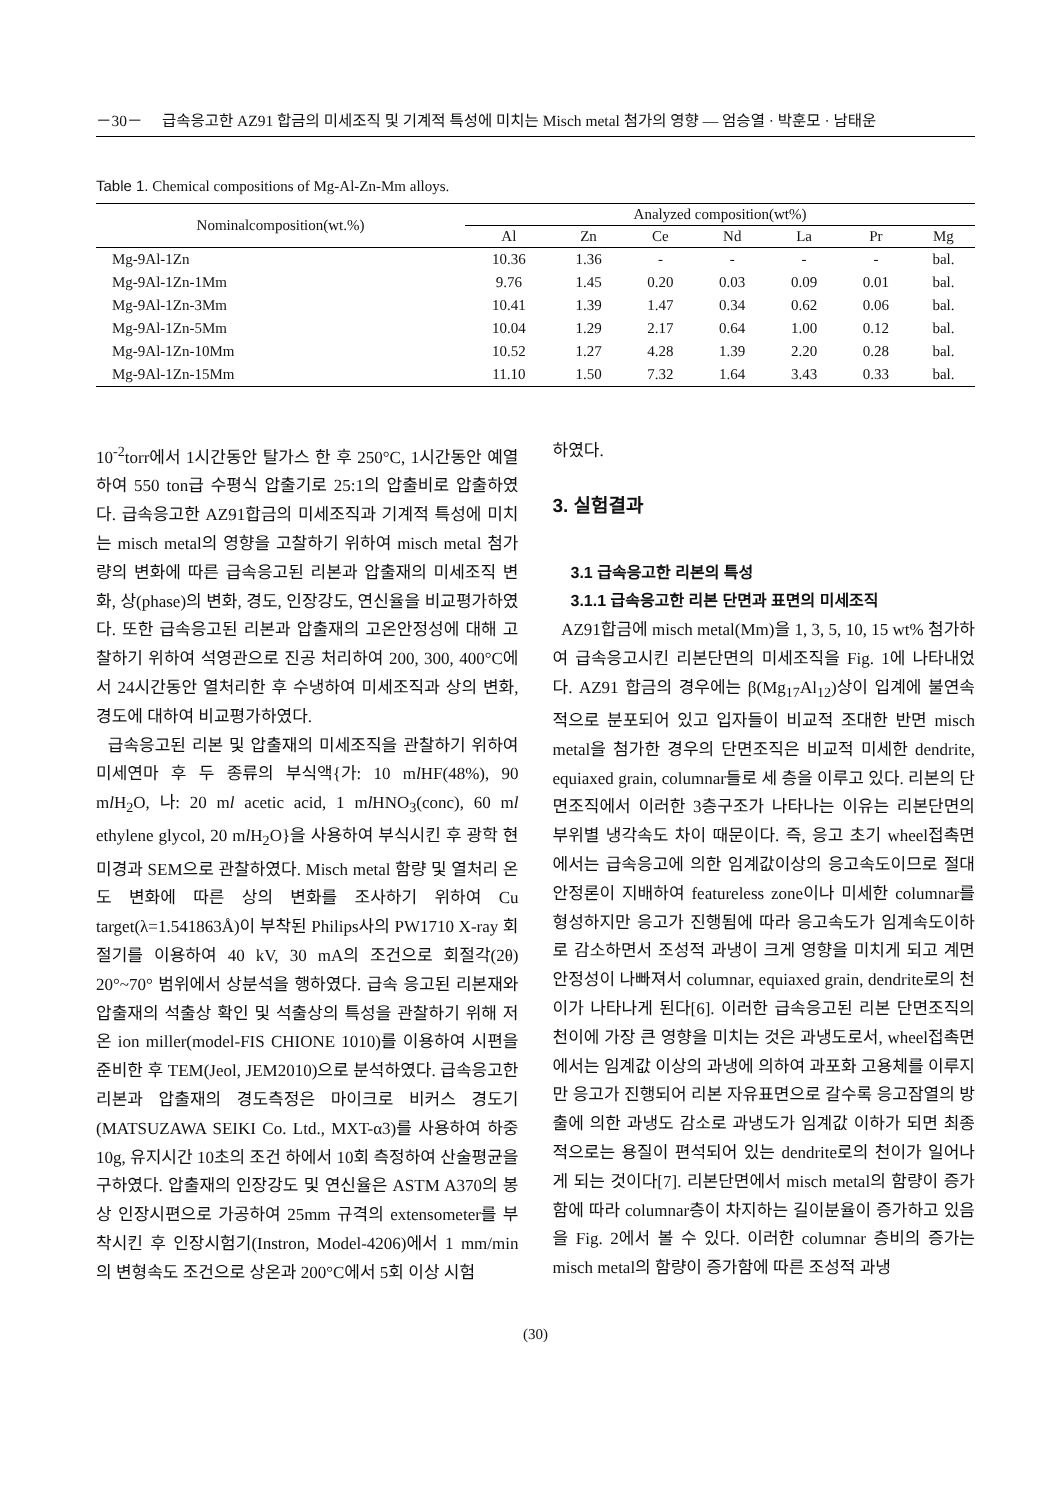－30－ 급속응고한 AZ91 합금의 미세조직 및 기계적 특성에 미치는 Misch metal 첨가의 영향 — 엄승열 · 박훈모 · 남태운
Table 1. Chemical compositions of Mg-Al-Zn-Mm alloys.
| Nominalcomposition(wt.%) | Analyzed composition(wt%) | | | | | | |
| --- | --- | --- | --- | --- | --- | --- | --- |
| | Al | Zn | Ce | Nd | La | Pr | Mg |
| Mg-9Al-1Zn | 10.36 | 1.36 | - | - | - | - | bal. |
| Mg-9Al-1Zn-1Mm | 9.76 | 1.45 | 0.20 | 0.03 | 0.09 | 0.01 | bal. |
| Mg-9Al-1Zn-3Mm | 10.41 | 1.39 | 1.47 | 0.34 | 0.62 | 0.06 | bal. |
| Mg-9Al-1Zn-5Mm | 10.04 | 1.29 | 2.17 | 0.64 | 1.00 | 0.12 | bal. |
| Mg-9Al-1Zn-10Mm | 10.52 | 1.27 | 4.28 | 1.39 | 2.20 | 0.28 | bal. |
| Mg-9Al-1Zn-15Mm | 11.10 | 1.50 | 7.32 | 1.64 | 3.43 | 0.33 | bal. |
10<sup>-2</sup>torr에서 1시간동안 탈가스 한 후 250°C, 1시간동안 예열하여 550 ton급 수평식 압출기로 25:1의 압출비로 압출하였다. 급속응고한 AZ91합금의 미세조직과 기계적 특성에 미치는 misch metal의 영향을 고찰하기 위하여 misch metal 첨가량의 변화에 따른 급속응고된 리본과 압출재의 미세조직 변화, 상(phase)의 변화, 경도, 인장강도, 연신율을 비교평가하였다. 또한 급속응고된 리본과 압출재의 고온안정성에 대해 고찰하기 위하여 석영관으로 진공 처리하여 200, 300, 400°C에서 24시간동안 열처리한 후 수냉하여 미세조직과 상의 변화, 경도에 대하여 비교평가하였다.
급속응고된 리본 및 압출재의 미세조직을 관찰하기 위하여 미세연마 후 두 종류의 부식액{가: 10 ml HF(48%), 90 ml H<sub>2</sub>O, 나: 20 ml acetic acid, 1 ml HNO<sub>3</sub>(conc), 60 ml ethylene glycol, 20 ml H<sub>2</sub>O}을 사용하여 부식시킨 후 광학 현미경과 SEM으로 관찰하였다. Misch metal 함량 및 열처리 온도 변화에 따른 상의 변화를 조사하기 위하여 Cu target(λ=1.541863Å)이 부착된 Philips사의 PW1710 X-ray 회절기를 이용하여 40 kV, 30 mA의 조건으로 회절각(2θ) 20°~70° 범위에서 상분석을 행하였다. 급속 응고된 리본재와 압출재의 석출상 확인 및 석출상의 특성을 관찰하기 위해 저온 ion miller(model-FIS CHIONE 1010)를 이용하여 시편을 준비한 후 TEM(Jeol, JEM2010)으로 분석하였다. 급속응고한 리본과 압출재의 경도측정은 마이크로 비커스 경도기(MATSUZAWA SEIKI Co. Ltd., MXT-α3)를 사용하여 하중 10g, 유지시간 10초의 조건 하에서 10회 측정하여 산술평균을 구하였다. 압출재의 인장강도 및 연신율은 ASTM A370의 봉상 인장시편으로 가공하여 25mm 규격의 extensometer를 부착시킨 후 인장시험기(Instron, Model-4206)에서 1 mm/min의 변형속도 조건으로 상온과 200°C에서 5회 이상 시험
하였다.
3. 실험결과
3.1 급속응고한 리본의 특성
3.1.1 급속응고한 리본 단면과 표면의 미세조직
AZ91합금에 misch metal(Mm)을 1, 3, 5, 10, 15 wt% 첨가하여 급속응고시킨 리본단면의 미세조직을 Fig. 1에 나타내었다. AZ91 합금의 경우에는 β(Mg<sub>17</sub>Al<sub>12</sub>)상이 입계에 불연속적으로 분포되어 있고 입자들이 비교적 조대한 반면 misch metal을 첨가한 경우의 단면조직은 비교적 미세한 dendrite, equiaxed grain, columnar들로 세 층을 이루고 있다. 리본의 단면조직에서 이러한 3층구조가 나타나는 이유는 리본단면의 부위별 냉각속도 차이 때문이다. 즉, 응고 초기 wheel접촉면에서는 급속응고에 의한 임계값이상의 응고속도이므로 절대안정론이 지배하여 featureless zone이나 미세한 columnar를 형성하지만 응고가 진행됨에 따라 응고속도가 임계속도이하로 감소하면서 조성적 과냉이 크게 영향을 미치게 되고 계면 안정성이 나빠져서 columnar, equiaxed grain, dendrite로의 천이가 나타나게 된다[6]. 이러한 급속응고된 리본 단면조직의 천이에 가장 큰 영향을 미치는 것은 과냉도로서, wheel접촉면에서는 임계값 이상의 과냉에 의하여 과포화 고용체를 이루지만 응고가 진행되어 리본 자유표면으로 갈수록 응고잠열의 방출에 의한 과냉도 감소로 과냉도가 임계값 이하가 되면 최종적으로는 용질이 편석되어 있는 dendrite로의 천이가 일어나게 되는 것이다[7]. 리본단면에서 misch metal의 함량이 증가함에 따라 columnar층이 차지하는 길이분율이 증가하고 있음을 Fig. 2에서 볼 수 있다. 이러한 columnar 층비의 증가는 misch metal의 함량이 증가함에 따른 조성적 과냉
(30)